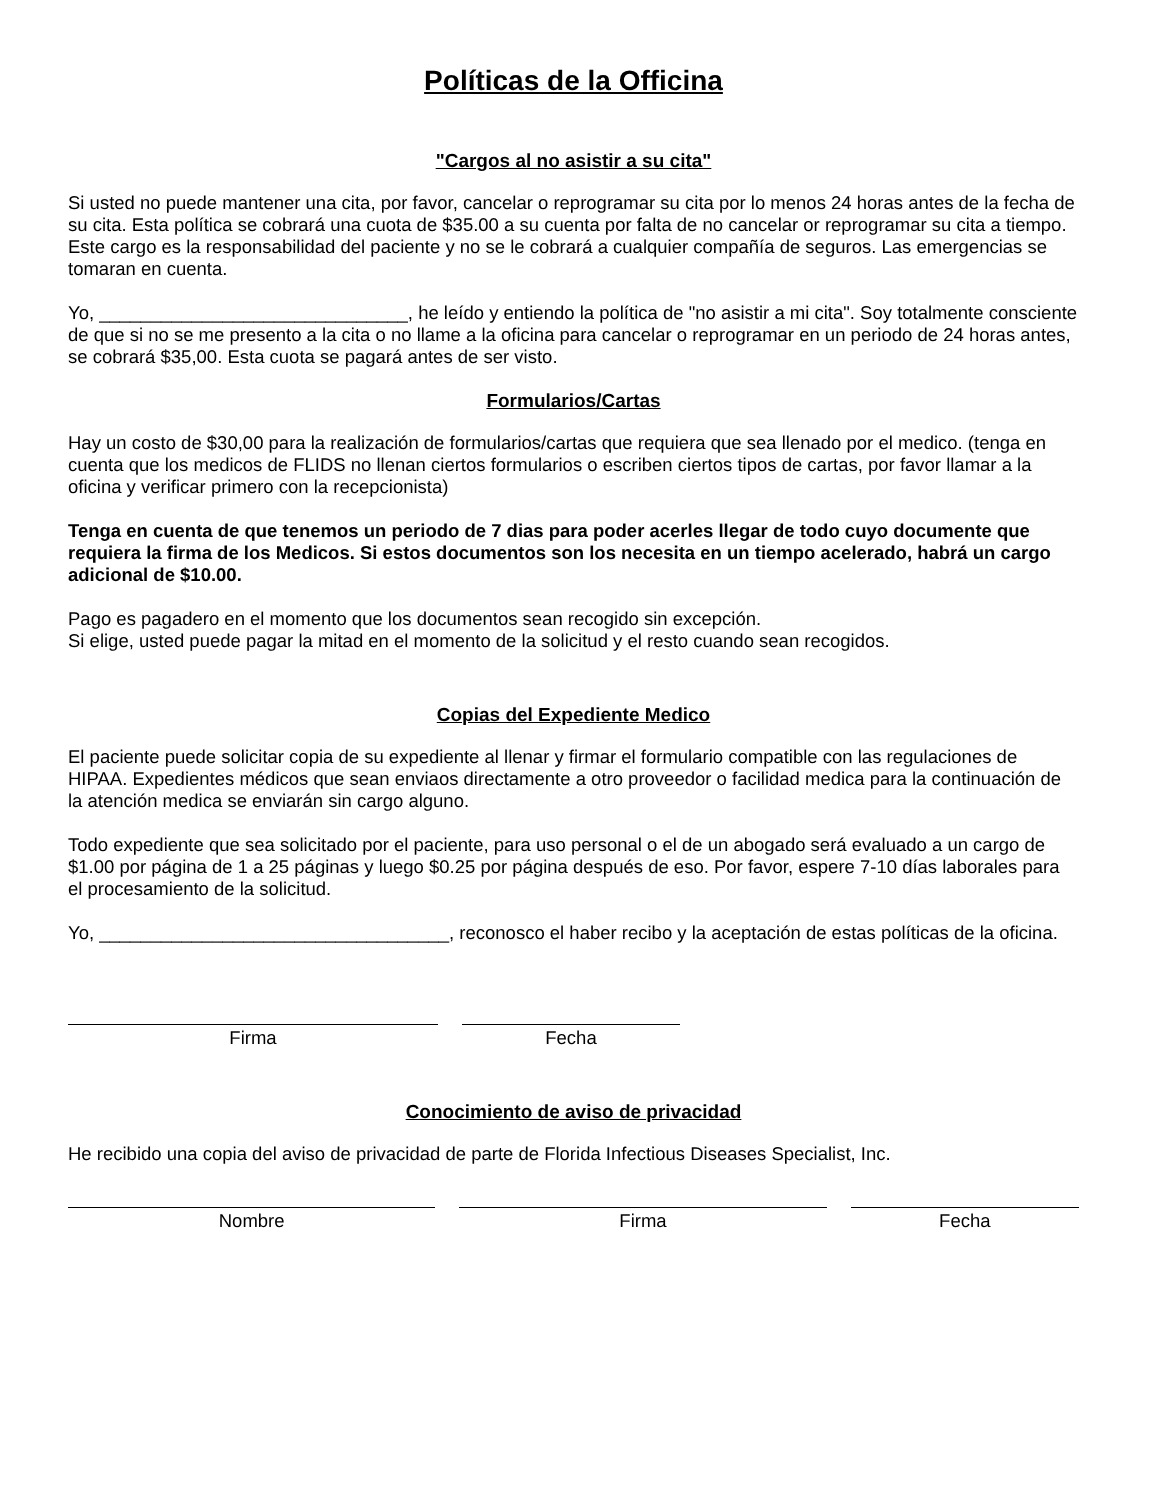Políticas de la Officina
"Cargos al no asistir a su cita"
Si usted no puede mantener una cita, por favor, cancelar o reprogramar su cita por lo menos 24 horas antes de la fecha de su cita. Esta política se cobrará una cuota de $35.00 a su cuenta por falta de no cancelar or reprogramar su cita a tiempo. Este cargo es la responsabilidad del paciente y no se le cobrará a cualquier compañía de seguros. Las emergencias se tomaran en cuenta.
Yo, ______________________________, he leído y entiendo la política de "no asistir a mi cita". Soy totalmente consciente de que si no se me presento a la cita o no llame a la oficina para cancelar o reprogramar en un periodo de 24 horas antes, se cobrará $35,00. Esta cuota se pagará antes de ser visto.
Formularios/Cartas
Hay un costo de $30,00 para la realización de formularios/cartas que requiera que sea llenado por el medico. (tenga en cuenta que los medicos de FLIDS no llenan ciertos formularios o escriben ciertos tipos de cartas, por favor llamar a la oficina y verificar primero con la recepcionista)
Tenga en cuenta de que tenemos un periodo de 7 dias para poder acerles llegar de todo cuyo documente que requiera la firma de los Medicos. Si estos documentos son los necesita en un tiempo acelerado, habrá un cargo adicional de $10.00.
Pago es pagadero en el momento que los documentos sean recogido sin excepción.
Si elige, usted puede pagar la mitad en el momento de la solicitud y el resto cuando sean recogidos.
Copias del Expediente Medico
El paciente puede solicitar copia de su expediente al llenar y firmar el formulario compatible con las regulaciones de HIPAA. Expedientes médicos que sean enviaos directamente a otro proveedor o facilidad medica para la continuación de la atención medica se enviarán sin cargo alguno.
Todo expediente que sea solicitado por el paciente, para uso personal o el de un abogado será evaluado a un cargo de $1.00 por página de 1 a 25 páginas y luego $0.25 por página después de eso. Por favor, espere 7-10 días laborales para el procesamiento de la solicitud.
Yo, __________________________________, reconosco el haber recibo y la aceptación de estas políticas de la oficina.
Firma Fecha
Conocimiento de aviso de privacidad
He recibido una copia del aviso de privacidad de parte de Florida Infectious Diseases Specialist, Inc.
Nombre Firma Fecha